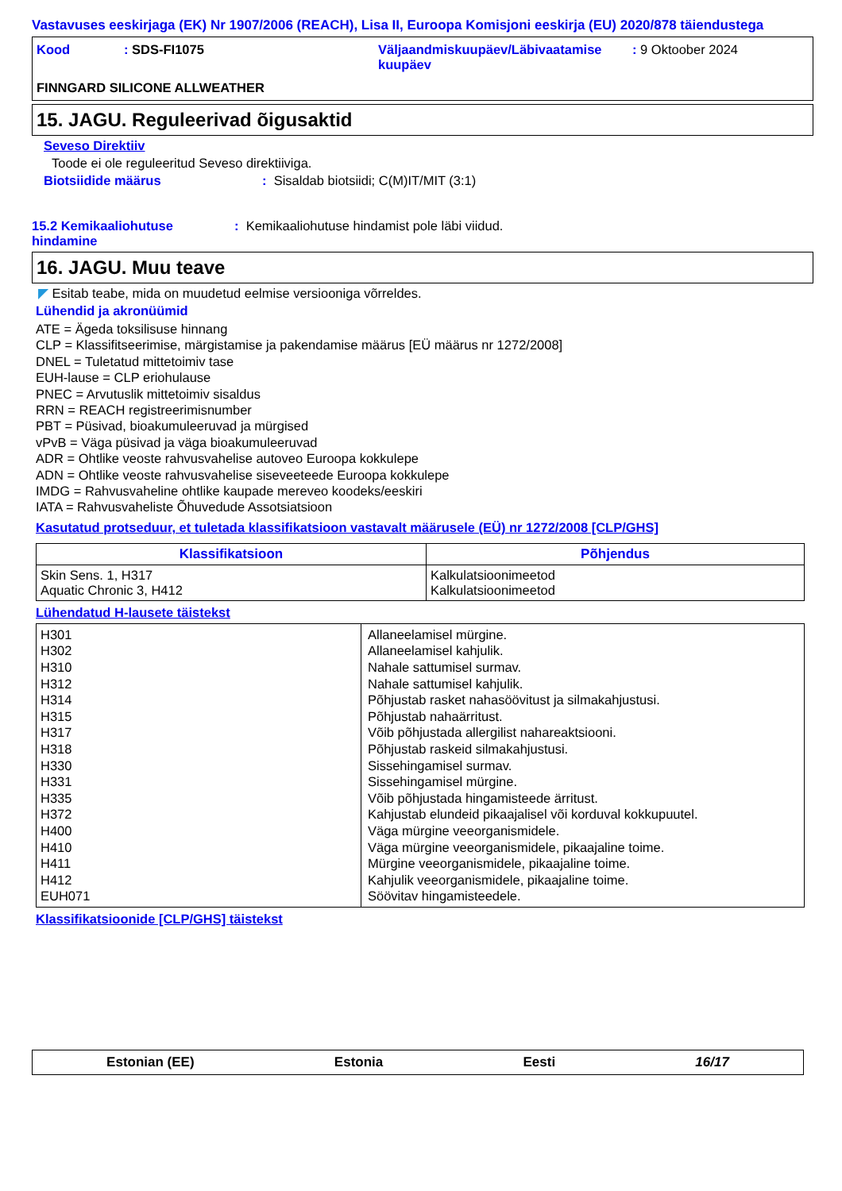Vastavuses eeskirjaga (EK) Nr 1907/2006 (REACH), Lisa II, Euroopa Komisjoni eeskirja (EU) 2020/878 täiendustega
Kood: SDS-FI1075 Väljaandmiskuupäev/Läbivaatamise kuupäev: 9 Oktoober 2024 FINNGARD SILICONE ALLWEATHER
15. JAGU. Reguleerivad õigusaktid
Seveso Direktiiv
Toode ei ole reguleeritud Seveso direktiiviga.
Biotsiidide määrus: Sisaldab biotsiidi; C(M)IT/MIT (3:1)
15.2 Kemikaaliohutuse hindamine: Kemikaaliohutuse hindamist pole läbi viidud.
16. JAGU. Muu teave
◤ Esitab teabe, mida on muudetud eelmise versiooniga võrreldes.
Lühendid ja akronüümid
ATE = Ägeda toksilisuse hinnang
CLP = Klassifitseerimise, märgistamise ja pakendamise määrus [EÜ määrus nr 1272/2008]
DNEL = Tuletatud mittetoimiv tase
EUH-lause = CLP eriohulause
PNEC = Arvutuslik mittetoimiv sisaldus
RRN = REACH registreerimisnumber
PBT = Püsivad, bioakumuleeruvad ja mürgised
vPvB = Väga püsivad ja väga bioakumuleeruvad
ADR = Ohtlike veoste rahvusvahelise autoveo Euroopa kokkulepe
ADN = Ohtlike veoste rahvusvahelise siseveeteede Euroopa kokkulepe
IMDG = Rahvusvaheline ohtlike kaupade mereveo koodeks/eeskiri
IATA = Rahvusvaheliste Õhuvedude Assotsiatsioon
Kasutatud protseduur, et tuletada klassifikatsioon vastavalt määrusele (EÜ) nr 1272/2008 [CLP/GHS]
| Klassifikatsioon | Põhjendus |
| --- | --- |
| Skin Sens. 1, H317 Aquatic Chronic 3, H412 | Kalkulatsioonimeetod Kalkulatsioonimeetod |
Lühendatud H-lausete täistekst
| H301 H302 H310 H312 H314 H315 H317 H318 H330 H331 H335 H372 H400 H410 H411 H412 EUH071 | Allaneelamisel mürgine. Allaneelamisel kahjulik. Nahale sattumisel surmav. Nahale sattumisel kahjulik. Põhjustab rasket nahasöövitust ja silmakahjustusi. Põhjustab nahaärritust. Võib põhjustada allergilist nahareaktsiooni. Põhjustab raskeid silmakahjustusi. Sissehingamisel surmav. Sissehingamisel mürgine. Võib põhjustada hingamisteede ärritust. Kahjustab elundeid pikaajalisel või korduval kokkupuutel. Väga mürgine veeorganismidele. Väga mürgine veeorganismidele, pikaajaline toime. Mürgine veeorganismidele, pikaajaline toime. Kahjulik veeorganismidele, pikaajaline toime. Söövitav hingamisteedele. |
Klassifikatsioonide [CLP/GHS] täistekst
Estonian (EE) Estonia Eesti 16/17